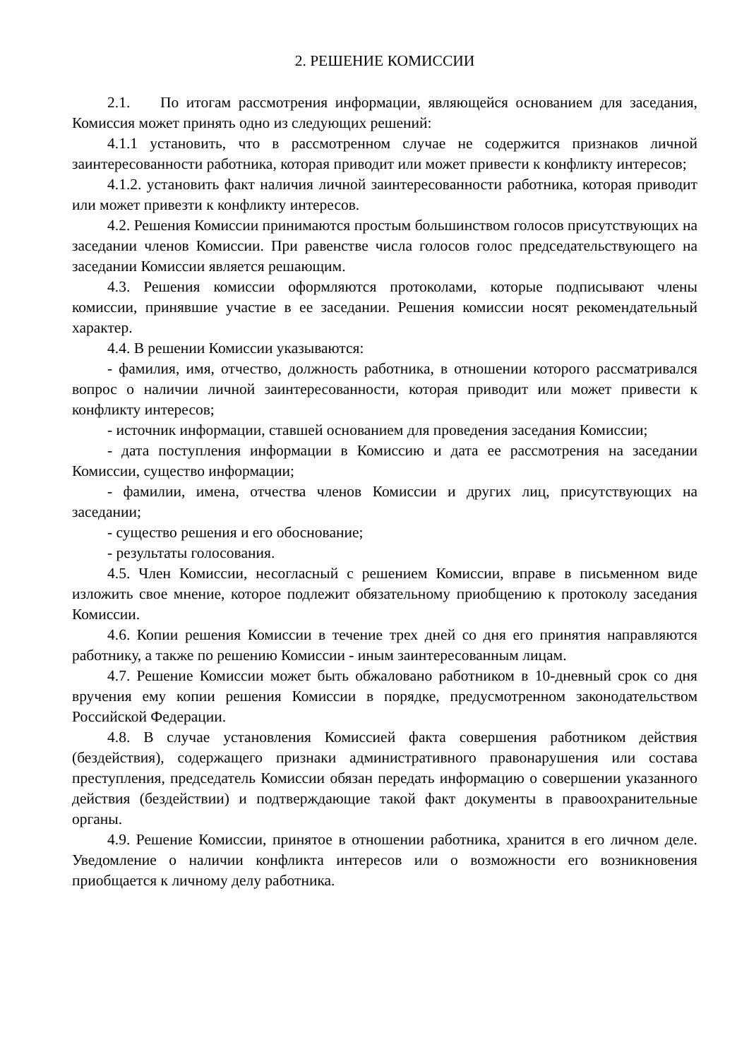2. РЕШЕНИЕ КОМИССИИ
2.1. По итогам рассмотрения информации, являющейся основанием для заседания, Комиссия может принять одно из следующих решений:
4.1.1 установить, что в рассмотренном случае не содержится признаков личной заинтересованности работника, которая приводит или может привести к конфликту интересов;
4.1.2. установить факт наличия личной заинтересованности работника, которая приводит или может привезти к конфликту интересов.
4.2. Решения Комиссии принимаются простым большинством голосов присутствующих на заседании членов Комиссии. При равенстве числа голосов голос председательствующего на заседании Комиссии является решающим.
4.3. Решения комиссии оформляются протоколами, которые подписывают члены комиссии, принявшие участие в ее заседании. Решения комиссии носят рекомендательный характер.
4.4. В решении Комиссии указываются:
- фамилия, имя, отчество, должность работника, в отношении которого рассматривался вопрос о наличии личной заинтересованности, которая приводит или может привести к конфликту интересов;
- источник информации, ставшей основанием для проведения заседания Комиссии;
- дата поступления информации в Комиссию и дата ее рассмотрения на заседании Комиссии, существо информации;
- фамилии, имена, отчества членов Комиссии и других лиц, присутствующих на заседании;
- существо решения и его обоснование;
- результаты голосования.
4.5. Член Комиссии, несогласный с решением Комиссии, вправе в письменном виде изложить свое мнение, которое подлежит обязательному приобщению к протоколу заседания Комиссии.
4.6. Копии решения Комиссии в течение трех дней со дня его принятия направляются работнику, а также по решению Комиссии - иным заинтересованным лицам.
4.7. Решение Комиссии может быть обжаловано работником в 10-дневный срок со дня вручения ему копии решения Комиссии в порядке, предусмотренном законодательством Российской Федерации.
4.8. В случае установления Комиссией факта совершения работником действия (бездействия), содержащего признаки административного правонарушения или состава преступления, председатель Комиссии обязан передать информацию о совершении указанного действия (бездействии) и подтверждающие такой факт документы в правоохранительные органы.
4.9. Решение Комиссии, принятое в отношении работника, хранится в его личном деле. Уведомление о наличии конфликта интересов или о возможности его возникновения приобщается к личному делу работника.